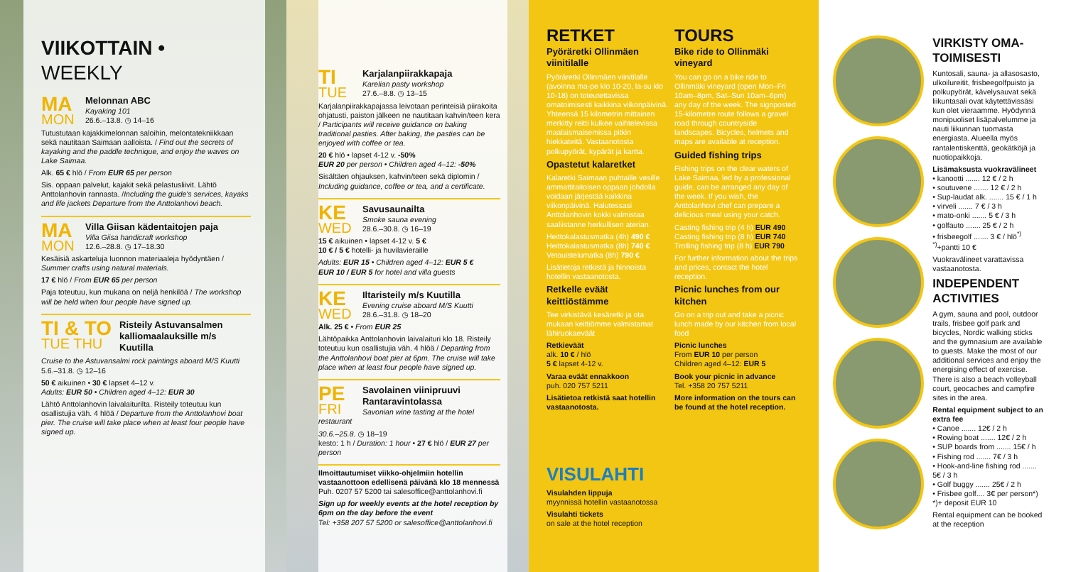VIIKOTTAIN • WEEKLY
MA
MON
Melonnan ABC
Kayaking 101
26.6.–13.8. ◷ 14–16
Tutustutaan kajakkimelonnan saloihin, melontatekniikkaan sekä nautitaan Saimaan aalloista. / Find out the secrets of kayaking and the paddle technique, and enjoy the waves on Lake Saimaa.
Alk. 65 € hlö / From EUR 65 per person
Sis. oppaan palvelut, kajakit sekä pelastusliivit. Lähtö Anttolanhovin rannasta. /Including the guide's services, kayaks and life jackets Departure from the Anttolanhovi beach.
MA
MON
Villa Giisan kädentaitojen paja
Villa Giisa handicraft workshop
12.6.–28.8. ◷ 17–18.30
Kesäisiä askarteluja luonnon materiaaleja hyödyntäen / Summer crafts using natural materials.
17 € hlö / From EUR 65 per person
Paja toteutuu, kun mukana on neljä henkilöä / The workshop will be held when four people have signed up.
TI & TO
TUE THU
Risteily Astuvansalmen kalliomaalauksille m/s Kuutilla
Cruise to the Astuvansalmi rock paintings aboard M/S Kuutti
5.6.–31.8. ◷ 12–16
50 € aikuinen • 30 € lapset 4–12 v.
Adults: EUR 50 • Children aged 4–12: EUR 30
Lähtö Anttolanhovin laivalaiturilta. Risteily toteutuu kun osallistujia väh. 4 hlöä / Departure from the Anttolanhovi boat pier. The cruise will take place when at least four people have signed up.
TI
TUE
Karjalanpiirakkapaja
Karelian pasty workshop
27.6.–8.8. ◷ 13–15
Karjalanpiirakkapajassa leivotaan perinteisiä piirakoita ohjatusti, paiston jälkeen ne nautitaan kahvin/teen kera / Participants will receive guidance on baking traditional pasties. After baking, the pasties can be enjoyed with coffee or tea.
20 € hlö • lapset 4-12 v. -50%
EUR 20 per person • Children aged 4–12: -50%
Sisältäen ohjauksen, kahvin/teen sekä diplomin / Including guidance, coffee or tea, and a certificate.
KE
WED
Savusaunailta
Smoke sauna evening
28.6.–30.8. ◷ 16–19
15 € aikuinen • lapset 4-12 v. 5 €
10 € / 5 € hotelli- ja huvilavieraille
Adults: EUR 15 • Children aged 4–12: EUR 5 €
EUR 10 / EUR 5 for hotel and villa guests
KE
WED
Iltaristeily m/s Kuutilla
Evening cruise aboard M/S Kuutti
28.6.–31.8. ◷ 18–20
Alk. 25 € • From EUR 25
Lähtöpaikka Anttolanhovin laivalaituri klo 18. Risteily toteutuu kun osallistujia väh. 4 hlöä / Departing from the Anttolanhovi boat pier at 6pm. The cruise will take place when at least four people have signed up.
PE
FRI
Savolainen viinipruuvi Rantaravintolassa
Savonian wine tasting at the hotel restaurant
30.6.–25.8. ◷ 18–19
kesto: 1 h / Duration: 1 hour • 27 € hlö / EUR 27 per person
Ilmoittautumiset viikko-ohjelmiin hotellin vastaanottoon edellisenä päivänä klo 18 mennessä
Puh. 0207 57 5200 tai salesoffice@anttolanhovi.fi
Sign up for weekly events at the hotel reception by 6pm on the day before the event
Tel: +358 207 57 5200 or salesoffice@anttolanhovi.fi
RETKET
Pyöräretki Ollinmäen viinitilalle
Pyöräretki Ollinmäen viinitilalle (avoinna ma-pe klo 10-20, la-su klo 10-18) on toteutettavissa omatoimisesti kaikkina viikonpäivinä. Yhteensä 15 kilometrin mittainen merkitty reitti kulkee vaihtelevissa maalaismaisemissa pitkin hiekkateitä. Vastaanotosta polkupyörät, kypärät ja kartta.
Opastetut kalaretket
Kalaretki Saimaan puhtaille vesille ammattitaitoisen oppaan johdolla voidaan järjestää kaikkina viikonpäivinä. Halutessasi Anttolanhovin kokki valmistaa saaliistanne herkullisen aterian.
Heittokalastusmatka (4h) 490 €
Heittokalastusmatka (8h) 740 €
Vetouistelumatka (8h) 790 €
Lisätietoja retkistä ja hinnoista hotellin vastaanotosta.
Retkelle eväät keittiöstämme
Tee virkistävä kesäretki ja ota mukaan keittiömme valmistamat lähiruokaeväät
Retkieväät
alk. 10 € / hlö
5 € lapset 4-12 v.
Varaa eväät ennakkoon
puh. 020 757 5211
Lisätietoa retkistä saat hotellin vastaanotosta.
TOURS
Bike ride to Ollinmäki vineyard
You can go on a bike ride to Ollinmäki vineyard (open Mon–Fri 10am–8pm, Sat–Sun 10am–6pm) any day of the week. The signposted 15-kilometre route follows a gravel road through countryside landscapes. Bicycles, helmets and maps are available at reception.
Guided fishing trips
Fishing trips on the clear waters of Lake Saimaa, led by a professional guide, can be arranged any day of the week. If you wish, the Anttolanhovi chef can prepare a delicious meal using your catch.
Casting fishing trip (4 h) EUR 490
Casting fishing trip (8 h) EUR 740
Trolling fishing trip (8 h) EUR 790
For further information about the trips and prices, contact the hotel reception.
Picnic lunches from our kitchen
Go on a trip out and take a picnic lunch made by our kitchen from local food
Picnic lunches
From EUR 10 per person
Children aged 4–12: EUR 5
Book your picnic in advance
Tel. +358 20 757 5211
More information on the tours can be found at the hotel reception.
VISULAHTI
Visulahden lippuja
myynnissä hotellin vastaanotossa
Visulahti tickets
on sale at the hotel reception
VIRKISTY OMA-TOIMISESTI
Kuntosali, sauna- ja allasosasto, ulkoilureitit, frisbeegolfpuisto ja polkupyörät, kävelysauvat sekä liikuntasali ovat käytettävissäsi kun olet vieraamme. Hyödynnä monipuoliset lisäpalvelumme ja nauti liikunnan tuomasta energiasta. Alueella myös rantalentiskenttä, geokätköjä ja nuotiopaikkoja.
Lisämaksusta vuokravälineet
• kanootti ....... 12 € / 2 h
• soutuvene ....... 12 € / 2 h
• Sup-laudat alk. ....... 15 € / 1 h
• virveli ....... 7 € / 3 h
• mato-onki ....... 5 € / 3 h
• golfauto ....... 25 € / 2 h
• frisbeegolf ....... 3 € / hlö<sup>*)</sup>
<sup>*)</sup>+pantti 10 €
Vuokravälineet varattavissa vastaanotosta.
INDEPENDENT ACTIVITIES
A gym, sauna and pool, outdoor trails, frisbee golf park and bicycles, Nordic walking sticks and the gymnasium are available to guests. Make the most of our additional services and enjoy the energising effect of exercise. There is also a beach volleyball court, geocaches and campfire sites in the area.
Rental equipment subject to an extra fee
• Canoe ....... 12€ / 2 h
• Rowing boat ....... 12€ / 2 h
• SUP boards from ....... 15€ / h
• Fishing rod ....... 7€ / 3 h
• Hook-and-line fishing rod ....... 5€ / 3 h
• Golf buggy ....... 25€ / 2 h
• Frisbee golf.... 3€ per person*)
*)+ deposit EUR 10
Rental equipment can be booked at the reception